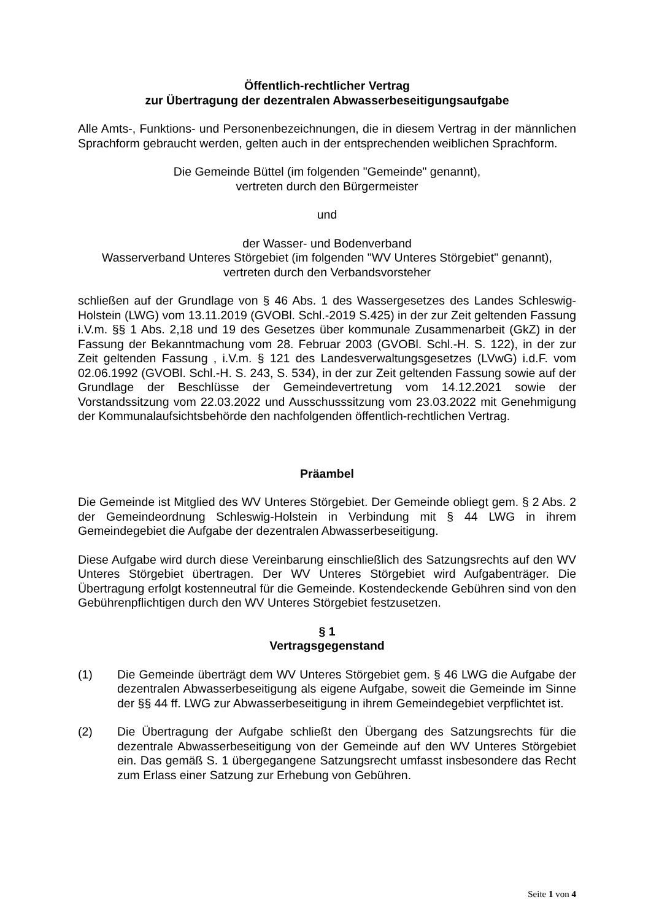Öffentlich-rechtlicher Vertrag
zur Übertragung der dezentralen Abwasserbeseitigungsaufgabe
Alle Amts-, Funktions- und Personenbezeichnungen, die in diesem Vertrag in der männlichen Sprachform gebraucht werden, gelten auch in der entsprechenden weiblichen Sprachform.
Die Gemeinde Büttel (im folgenden "Gemeinde" genannt),
vertreten durch den Bürgermeister
und
der Wasser- und Bodenverband
Wasserverband Unteres Störgebiet (im folgenden "WV Unteres Störgebiet" genannt),
vertreten durch den Verbandsvorsteher
schließen auf der Grundlage von § 46 Abs. 1 des Wassergesetzes des Landes Schleswig-Holstein (LWG) vom 13.11.2019 (GVOBl. Schl.-2019 S.425) in der zur Zeit geltenden Fassung i.V.m. §§ 1 Abs. 2,18 und 19 des Gesetzes über kommunale Zusammenarbeit (GkZ) in der Fassung der Bekanntmachung vom 28. Februar 2003 (GVOBl. Schl.-H. S. 122), in der zur Zeit geltenden Fassung , i.V.m. § 121 des Landesverwaltungsgesetzes (LVwG) i.d.F. vom 02.06.1992 (GVOBl. Schl.-H. S. 243, S. 534), in der zur Zeit geltenden Fassung sowie auf der Grundlage der Beschlüsse der Gemeindevertretung vom 14.12.2021 sowie der Vorstandssitzung vom 22.03.2022 und Ausschusssitzung vom 23.03.2022 mit Genehmigung der Kommunalaufsichtsbehörde den nachfolgenden öffentlich-rechtlichen Vertrag.
Präambel
Die Gemeinde ist Mitglied des WV Unteres Störgebiet. Der Gemeinde obliegt gem. § 2 Abs. 2 der Gemeindeordnung Schleswig-Holstein in Verbindung mit § 44 LWG in ihrem Gemeindegebiet die Aufgabe der dezentralen Abwasserbeseitigung.
Diese Aufgabe wird durch diese Vereinbarung einschließlich des Satzungsrechts auf den WV Unteres Störgebiet übertragen. Der WV Unteres Störgebiet wird Aufgabenträger. Die Übertragung erfolgt kostenneutral für die Gemeinde. Kostendeckende Gebühren sind von den Gebührenpflichtigen durch den WV Unteres Störgebiet festzusetzen.
§ 1
Vertragsgegenstand
(1) Die Gemeinde überträgt dem WV Unteres Störgebiet gem. § 46 LWG die Aufgabe der dezentralen Abwasserbeseitigung als eigene Aufgabe, soweit die Gemeinde im Sinne der §§ 44 ff. LWG zur Abwasserbeseitigung in ihrem Gemeindegebiet verpflichtet ist.
(2) Die Übertragung der Aufgabe schließt den Übergang des Satzungsrechts für die dezentrale Abwasserbeseitigung von der Gemeinde auf den WV Unteres Störgebiet ein. Das gemäß S. 1 übergegangene Satzungsrecht umfasst insbesondere das Recht zum Erlass einer Satzung zur Erhebung von Gebühren.
Seite 1 von 4